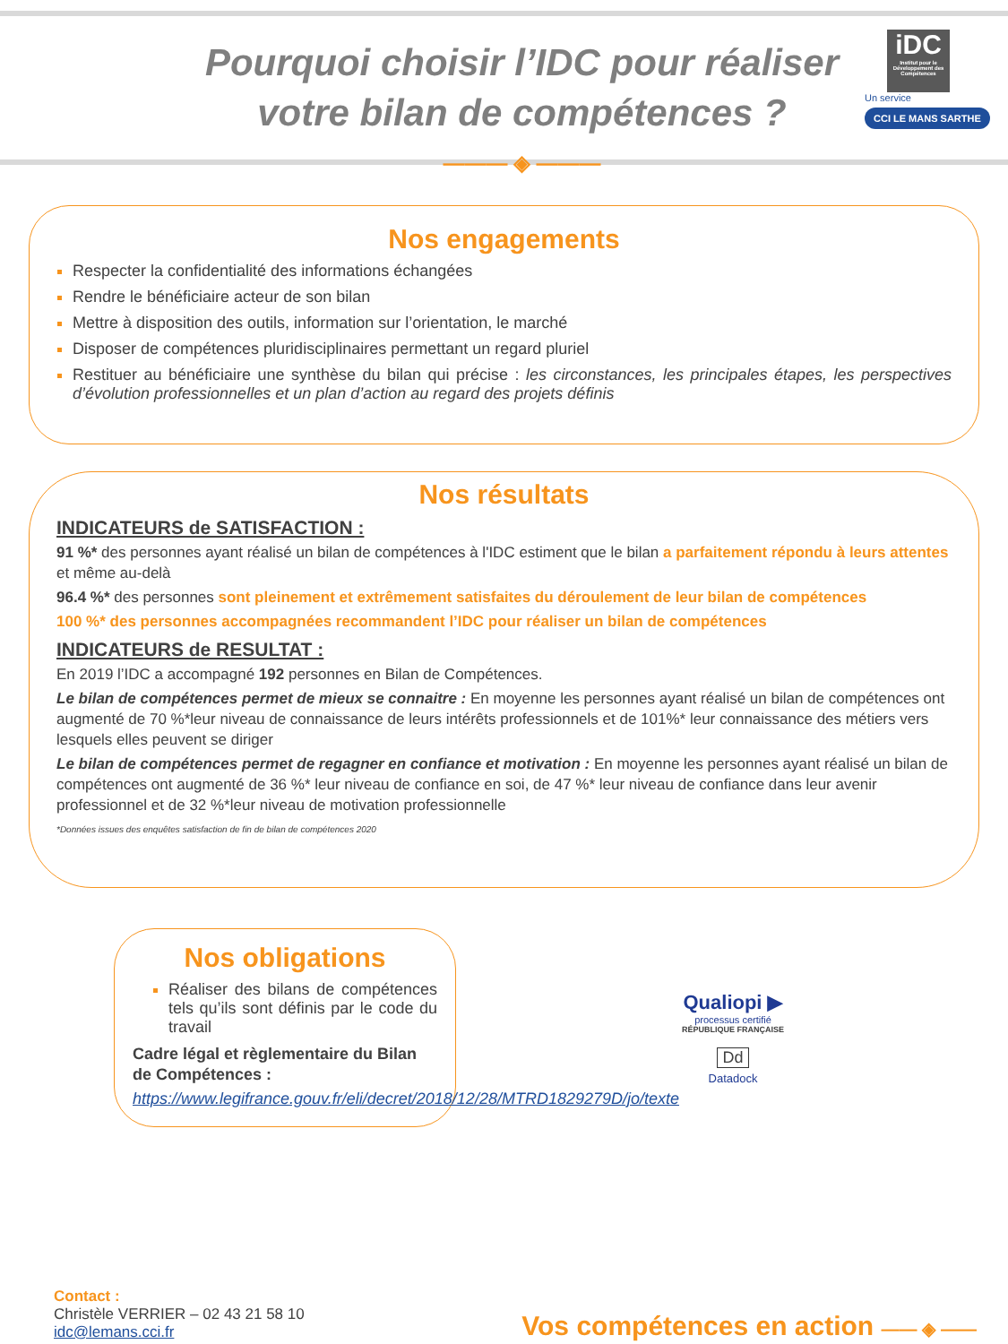Pourquoi choisir l’IDC pour réaliser
votre bilan de compétences ?
——— ◈ ———
iDC
Institut pour le Développement des Compétences
Un service
CCI LE MANS SARTHE
Nos engagements
Respecter la confidentialité des informations échangées
Rendre le bénéficiaire acteur de son bilan
Mettre à disposition des outils, information sur l’orientation, le marché
Disposer de compétences pluridisciplinaires permettant un regard pluriel
Restituer au bénéficiaire une synthèse du bilan qui précise : les circonstances, les principales étapes, les perspectives d’évolution professionnelles et un plan d’action au regard des projets définis
Nos résultats
INDICATEURS de SATISFACTION :
91 %* des personnes ayant réalisé un bilan de compétences à l'IDC estiment que le bilan a parfaitement répondu à leurs attentes et même au-delà
96.4 %* des personnes sont pleinement et extrêmement satisfaites du déroulement de leur bilan de compétences
100 %* des personnes accompagnées recommandent l’IDC pour réaliser un bilan de compétences
INDICATEURS de RESULTAT :
En 2019 l’IDC a accompagné 192 personnes en Bilan de Compétences.
Le bilan de compétences permet de mieux se connaitre : En moyenne les personnes ayant réalisé un bilan de compétences ont augmenté de 70 %*leur niveau de connaissance de leurs intérêts professionnels et de 101%* leur connaissance des métiers vers lesquels elles peuvent se diriger
Le bilan de compétences permet de regagner en confiance et motivation : En moyenne les personnes ayant réalisé un bilan de compétences ont augmenté de 36 %* leur niveau de confiance en soi, de 47 %* leur niveau de confiance dans leur avenir professionnel et de 32 %*leur niveau de motivation professionnelle
*Données issues des enquêtes satisfaction de fin de bilan de compétences 2020
Nos obligations
Réaliser des bilans de compétences tels qu’ils sont définis par le code du travail
Cadre légal et règlementaire du Bilan de Compétences :
https://www.legifrance.gouv.fr/eli/decret/2018/12/28/MTRD1829279D/jo/texte
Qualiopi ▶
processus certifié
RÉPUBLIQUE FRANÇAISE
Dd
Datadock
Contact :
Christèle VERRIER – 02 43 21 58 10
idc@lemans.cci.fr
Vos compétences en action —— ◈ ——